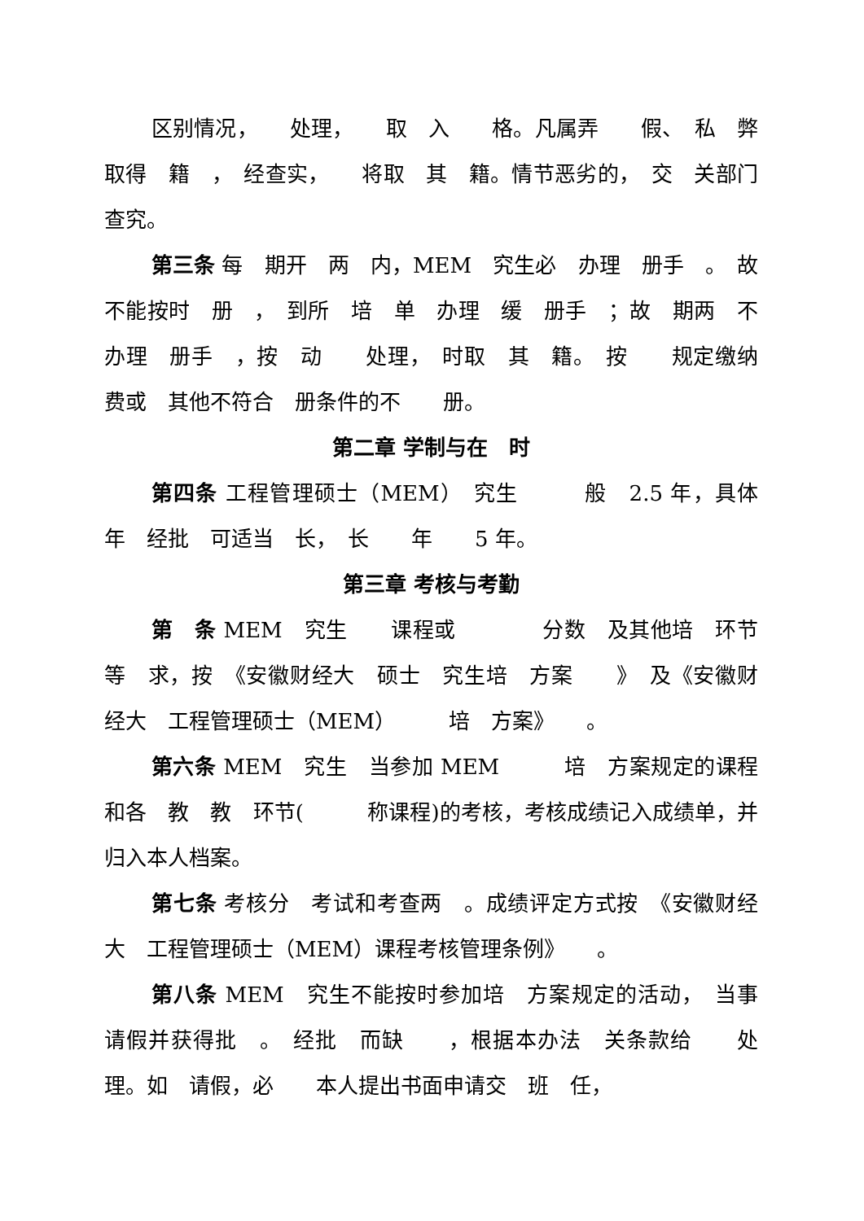区别情况，　　处理，　　取　入　　格。凡属弄　　假、　私　弊取得　籍　，　经查实，　　将取　其　籍。情节恶劣的，　交　关部门查究。
第三条 每　期开　两　内，MEM　究生必　办理　册手　。　故不能按时　册　，　到所　培　单　办理　缓　册手　；故　期两　不办理　册手　，按　动　　处理，　时取　其　籍。　按　　规定缴纳　费或　其他不符合　册条件的不　　册。
第二章 学制与在　时
第四条 工程管理硕士（MEM）　究生　　　般　2.5 年，具体　　年　经批　可适当　长，　长　　年　　5 年。
第三章 考核与考勤
第　条 MEM　究生　　课程或　　　　分数　及其他培　环节等　求，按　《安徽财经大　硕士　究生培　方案　　》　及《安徽财经大　工程管理硕士（MEM）　　　培　方案》　　。
第六条 MEM　究生　当参加 MEM　　　培　方案规定的课程和各　教　教　环节(　　　称课程)的考核，考核成绩记入成绩单，并归入本人档案。
第七条 考核分　考试和考查两　。成绩评定方式按　《安徽财经大　工程管理硕士（MEM）课程考核管理条例》　　。
第八条 MEM　究生不能按时参加培　方案规定的活动，　当事　请假并获得批　。　经批　而缺　　，根据本办法　关条款给　　处理。如　请假，必　　本人提出书面申请交　班　任，